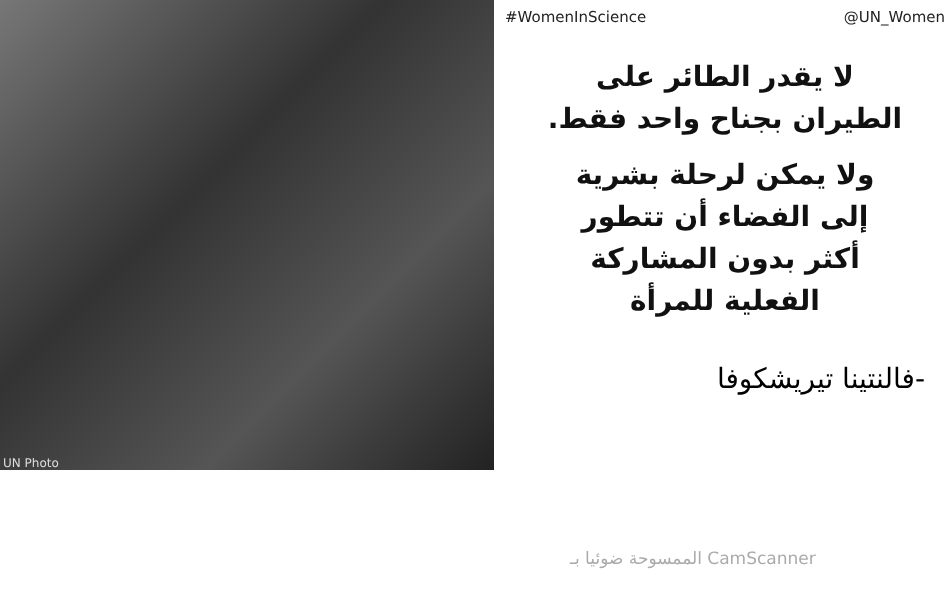UN Photo
#WomenInScience @UN_Women
لا يقدر الطائر على
الطيران بجناح واحد فقط.
ولا يمكن لرحلة بشرية
إلى الفضاء أن تتطور
أكثر بدون المشاركة
الفعلية للمرأة
-فالنتينا تيريشكوفا
الممسوحة ضوئيا بـ CamScanner